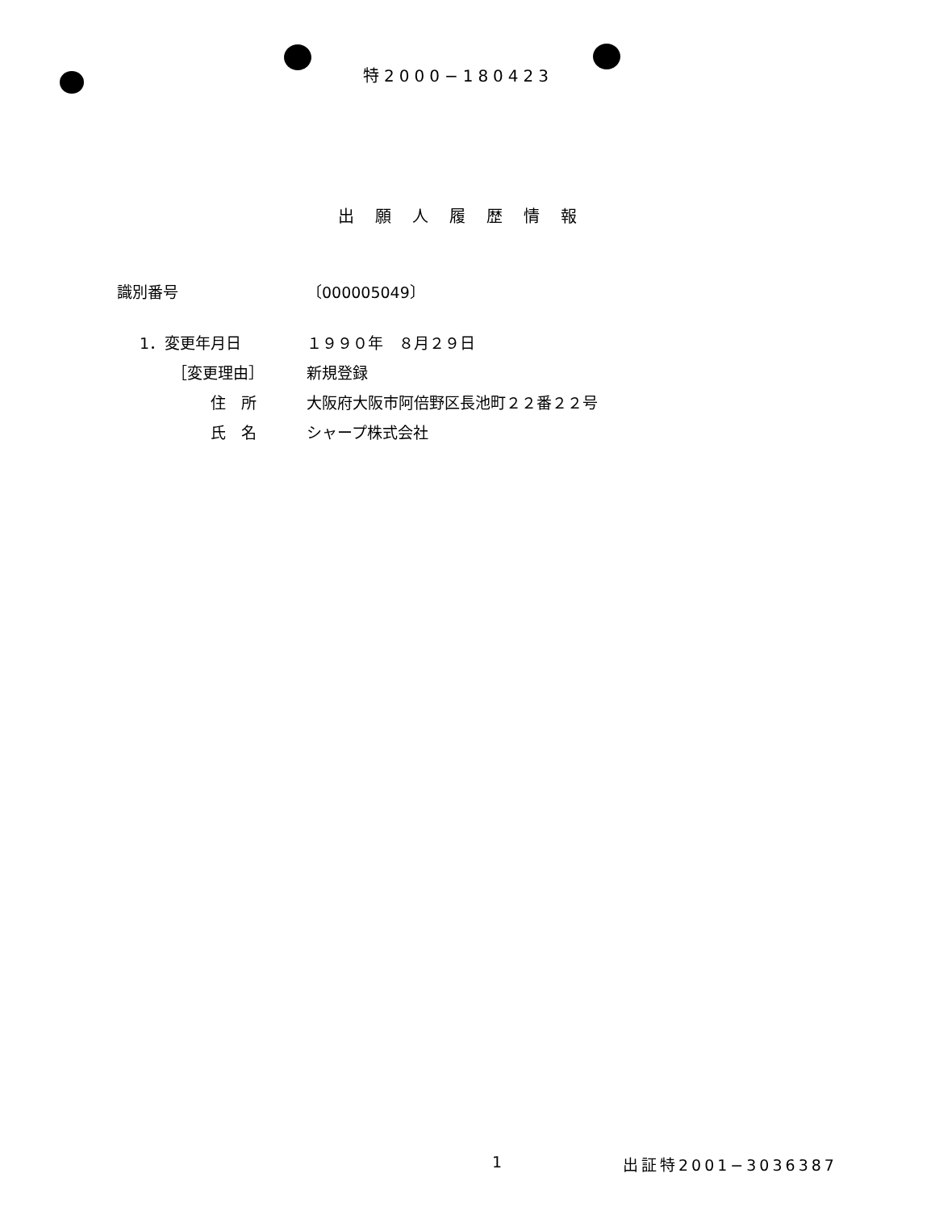特2000−180423
出願人履歴情報
| 識別番号 | 〔000005049〕 |
| 1．変更年月日 | １９９０年 ８月２９日 |
| ［変更理由］ | 新規登録 |
| 住 所 | 大阪府大阪市阿倍野区長池町２２番２２号 |
| 氏 名 | シャープ株式会社 |
1 出証特2001−3036387